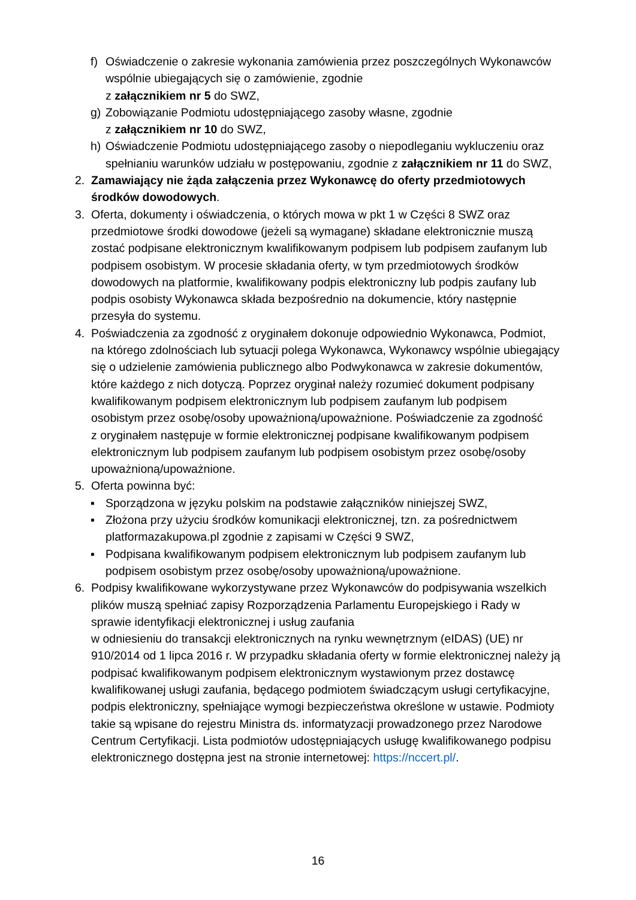f) Oświadczenie o zakresie wykonania zamówienia przez poszczególnych Wykonawców wspólnie ubiegających się o zamówienie, zgodnie
z załącznikiem nr 5 do SWZ,
g) Zobowiązanie Podmiotu udostępniającego zasoby własne, zgodnie
z załącznikiem nr 10 do SWZ,
h) Oświadczenie Podmiotu udostępniającego zasoby o niepodleganiu wykluczeniu oraz spełnianiu warunków udziału w postępowaniu, zgodnie z załącznikiem nr 11 do SWZ,
2. Zamawiający nie żąda załączenia przez Wykonawcę do oferty przedmiotowych środków dowodowych.
3. Oferta, dokumenty i oświadczenia, o których mowa w pkt 1 w Części 8 SWZ oraz przedmiotowe środki dowodowe (jeżeli są wymagane) składane elektronicznie muszą zostać podpisane elektronicznym kwalifikowanym podpisem lub podpisem zaufanym lub podpisem osobistym. W procesie składania oferty, w tym przedmiotowych środków dowodowych na platformie, kwalifikowany podpis elektroniczny lub podpis zaufany lub podpis osobisty Wykonawca składa bezpośrednio na dokumencie, który następnie przesyła do systemu.
4. Poświadczenia za zgodność z oryginałem dokonuje odpowiednio Wykonawca, Podmiot, na którego zdolnościach lub sytuacji polega Wykonawca, Wykonawcy wspólnie ubiegający się o udzielenie zamówienia publicznego albo Podwykonawca w zakresie dokumentów, które każdego z nich dotyczą. Poprzez oryginał należy rozumieć dokument podpisany kwalifikowanym podpisem elektronicznym lub podpisem zaufanym lub podpisem osobistym przez osobę/osoby upoważnioną/upoważnione. Poświadczenie za zgodność
z oryginałem następuje w formie elektronicznej podpisane kwalifikowanym podpisem elektronicznym lub podpisem zaufanym lub podpisem osobistym przez osobę/osoby upoważnioną/upoważnione.
5. Oferta powinna być:
▪ Sporządzona w języku polskim na podstawie załączników niniejszej SWZ,
▪ Złożona przy użyciu środków komunikacji elektronicznej, tzn. za pośrednictwem platformazakupowa.pl zgodnie z zapisami w Części 9 SWZ,
▪ Podpisana kwalifikowanym podpisem elektronicznym lub podpisem zaufanym lub podpisem osobistym przez osobę/osoby upoważnioną/upoważnione.
6. Podpisy kwalifikowane wykorzystywane przez Wykonawców do podpisywania wszelkich plików muszą spełniać zapisy Rozporządzenia Parlamentu Europejskiego i Rady w sprawie identyfikacji elektronicznej i usług zaufania
w odniesieniu do transakcji elektronicznych na rynku wewnętrznym (eIDAS) (UE) nr 910/2014 od 1 lipca 2016 r. W przypadku składania oferty w formie elektronicznej należy ją podpisać kwalifikowanym podpisem elektronicznym wystawionym przez dostawcę kwalifikowanej usługi zaufania, będącego podmiotem świadczącym usługi certyfikacyjne, podpis elektroniczny, spełniające wymogi bezpieczeństwa określone w ustawie. Podmioty takie są wpisane do rejestru Ministra ds. informatyzacji prowadzonego przez Narodowe Centrum Certyfikacji. Lista podmiotów udostępniających usługę kwalifikowanego podpisu elektronicznego dostępna jest na stronie internetowej: https://nccert.pl/.
16